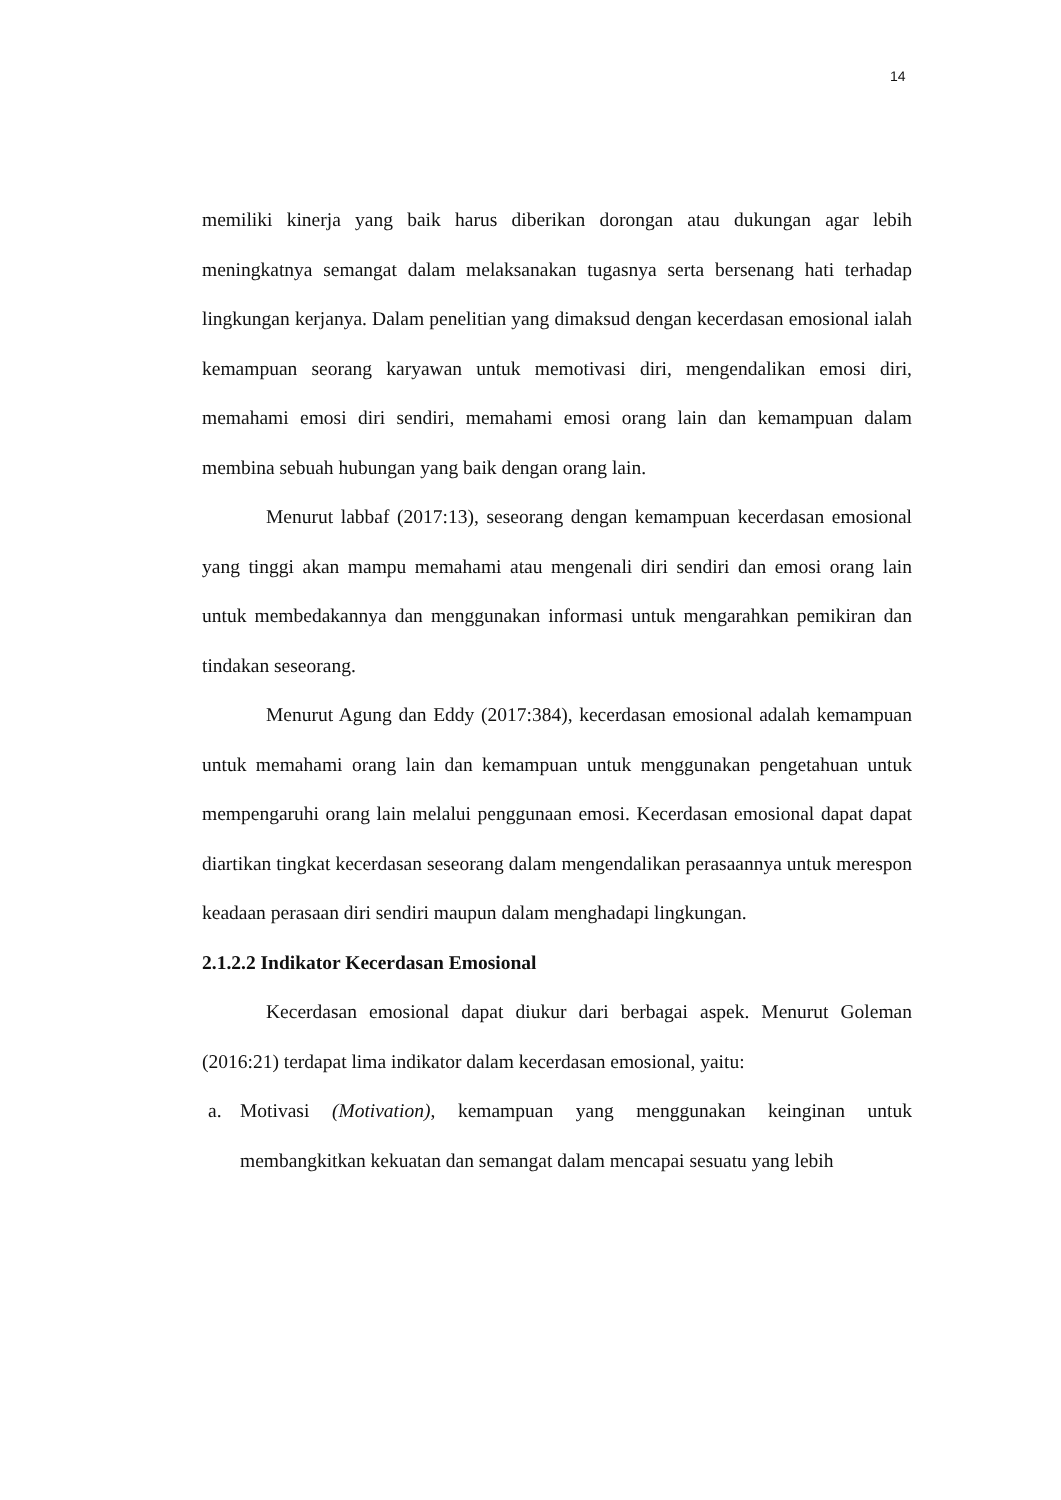14
memiliki kinerja yang baik harus diberikan dorongan atau dukungan agar lebih meningkatnya semangat dalam melaksanakan tugasnya serta bersenang hati terhadap lingkungan kerjanya. Dalam penelitian yang dimaksud dengan kecerdasan emosional ialah kemampuan seorang karyawan untuk memotivasi diri, mengendalikan emosi diri, memahami emosi diri sendiri, memahami emosi orang lain dan kemampuan dalam membina sebuah hubungan yang baik dengan orang lain.
Menurut labbaf (2017:13), seseorang dengan kemampuan kecerdasan emosional yang tinggi akan mampu memahami atau mengenali diri sendiri dan emosi orang lain untuk membedakannya dan menggunakan informasi untuk mengarahkan pemikiran dan tindakan seseorang.
Menurut Agung dan Eddy (2017:384), kecerdasan emosional adalah kemampuan untuk memahami orang lain dan kemampuan untuk menggunakan pengetahuan untuk mempengaruhi orang lain melalui penggunaan emosi. Kecerdasan emosional dapat dapat diartikan tingkat kecerdasan seseorang dalam mengendalikan perasaannya untuk merespon keadaan perasaan diri sendiri maupun dalam menghadapi lingkungan.
2.1.2.2 Indikator Kecerdasan Emosional
Kecerdasan emosional dapat diukur dari berbagai aspek. Menurut Goleman (2016:21) terdapat lima indikator dalam kecerdasan emosional, yaitu:
a. Motivasi (Motivation), kemampuan yang menggunakan keinginan untuk membangkitkan kekuatan dan semangat dalam mencapai sesuatu yang lebih